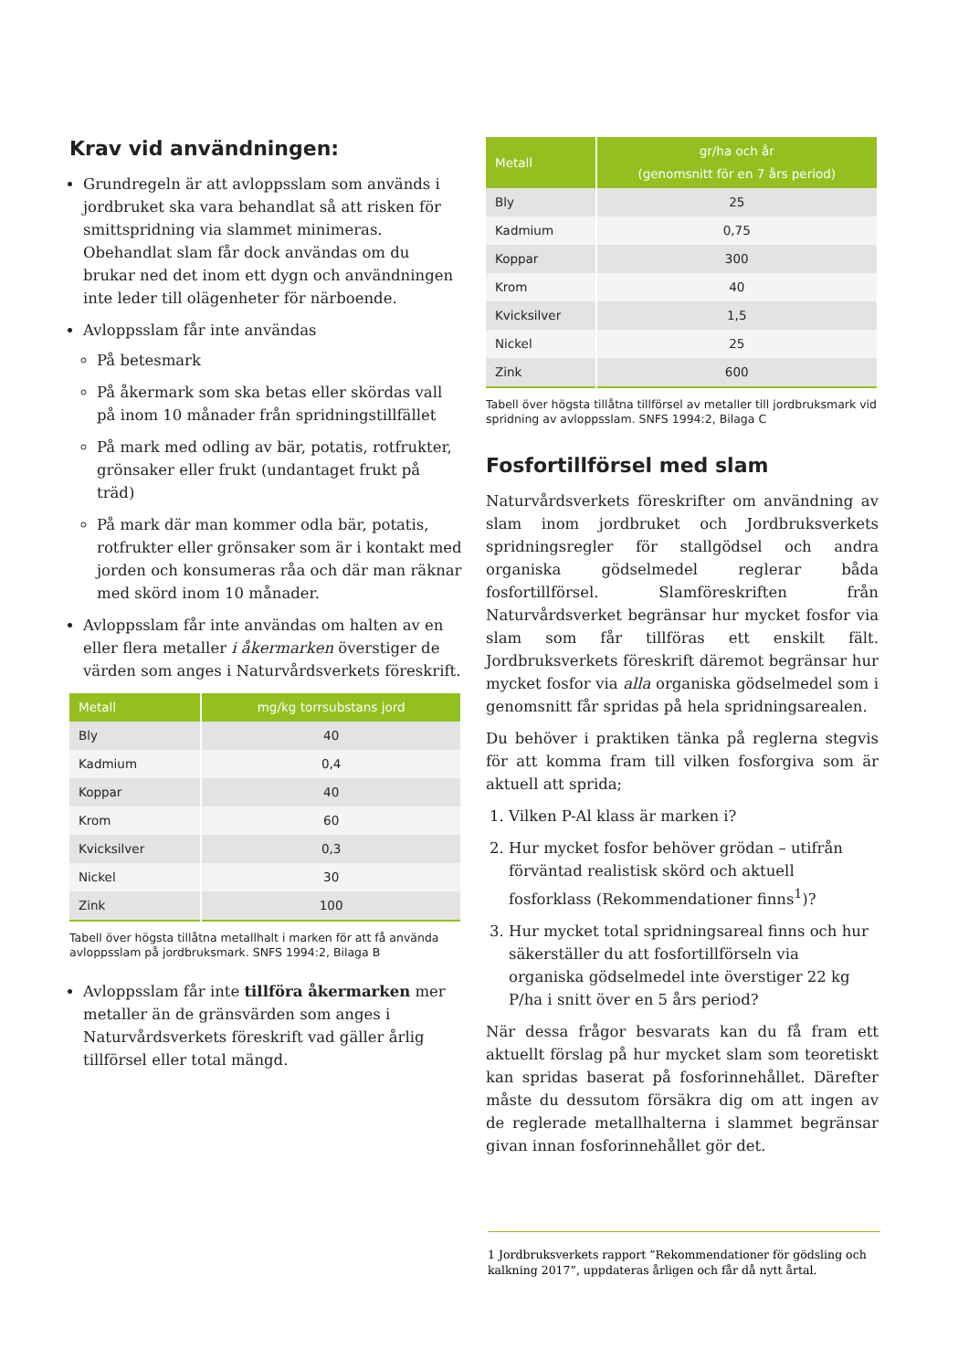Krav vid användningen:
Grundregeln är att avloppsslam som används i jordbruket ska vara behandlat så att risken för smittspridning via slammet minimeras. Obehandlat slam får dock användas om du brukar ned det inom ett dygn och användningen inte leder till olägenheter för närboende.
Avloppsslam får inte användas
På betesmark
På åkermark som ska betas eller skördas vall på inom 10 månader från spridningstillfället
På mark med odling av bär, potatis, rotfrukter, grönsaker eller frukt (undantaget frukt på träd)
På mark där man kommer odla bär, potatis, rotfrukter eller grönsaker som är i kontakt med jorden och konsumeras råa och där man räknar med skörd inom 10 månader.
Avloppsslam får inte användas om halten av en eller flera metaller i åkermarken överstiger de värden som anges i Naturvårdsverkets föreskrift.
| Metall | mg/kg torrsubstans jord |
| --- | --- |
| Bly | 40 |
| Kadmium | 0,4 |
| Koppar | 40 |
| Krom | 60 |
| Kvicksilver | 0,3 |
| Nickel | 30 |
| Zink | 100 |
Tabell över högsta tillåtna metallhalt i marken för att få använda avloppsslam på jordbruksmark. SNFS 1994:2, Bilaga B
Avloppsslam får inte tillföra åkermarken mer metaller än de gränsvärden som anges i Naturvårdsverkets föreskrift vad gäller årlig tillförsel eller total mängd.
| Metall | gr/ha och år (genomsnitt för en 7 års period) |
| --- | --- |
| Bly | 25 |
| Kadmium | 0,75 |
| Koppar | 300 |
| Krom | 40 |
| Kvicksilver | 1,5 |
| Nickel | 25 |
| Zink | 600 |
Tabell över högsta tillåtna tillförsel av metaller till jordbruksmark vid spridning av avloppsslam. SNFS 1994:2, Bilaga C
Fosfortillförsel med slam
Naturvårdsverkets föreskrifter om användning av slam inom jordbruket och Jordbruksverkets spridningsregler för stallgödsel och andra organiska gödselmedel reglerar båda fosfortillförsel. Slamföreskriften från Naturvårdsverket begränsar hur mycket fosfor via slam som får tillföras ett enskilt fält. Jordbruksverkets föreskrift däremot begränsar hur mycket fosfor via alla organiska gödselmedel som i genomsnitt får spridas på hela spridningsarealen.
Du behöver i praktiken tänka på reglerna stegvis för att komma fram till vilken fosforgiva som är aktuell att sprida;
1. Vilken P-Al klass är marken i?
2. Hur mycket fosfor behöver grödan – utifrån förväntad realistisk skörd och aktuell fosforklass (Rekommendationer finns<sup>1</sup>)?
3. Hur mycket total spridningsareal finns och hur säkerställer du att fosfortillförseln via organiska gödselmedel inte överstiger 22 kg P/ha i snitt över en 5 års period?
När dessa frågor besvarats kan du få fram ett aktuellt förslag på hur mycket slam som teoretiskt kan spridas baserat på fosforinnehållet. Därefter måste du dessutom försäkra dig om att ingen av de reglerade metallhalterna i slammet begränsar givan innan fosforinnehållet gör det.
1 Jordbruksverkets rapport ”Rekommendationer för gödsling och kalkning 2017”, uppdateras årligen och får då nytt årtal.